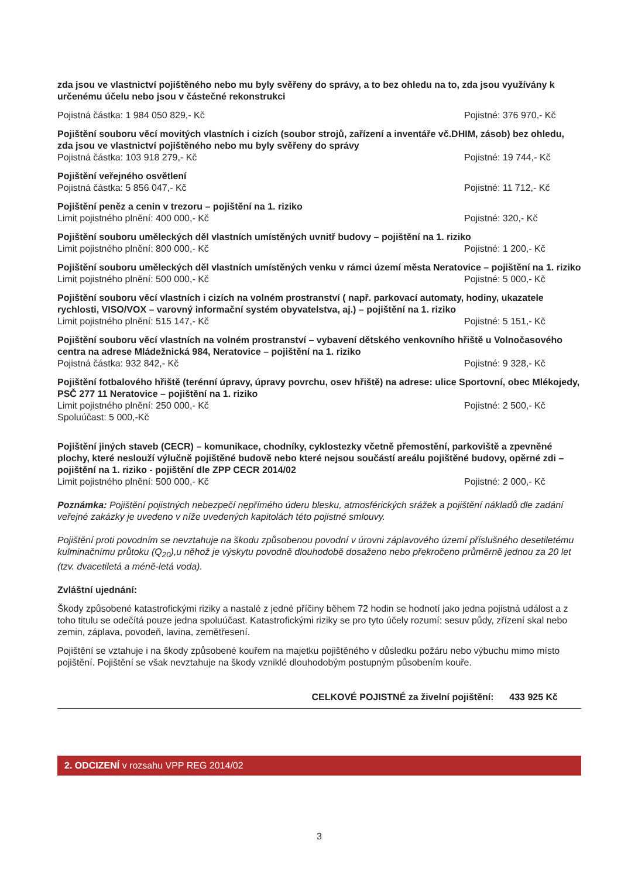zda jsou ve vlastnictví pojištěného nebo mu byly svěřeny do správy, a to bez ohledu na to, zda jsou využívány k určenému účelu nebo jsou v částečné rekonstrukci
Pojistná částka: 1 984 050 829,- Kč Pojistné: 376 970,- Kč
Pojištění souboru věcí movitých vlastních i cizích (soubor strojů, zařízení a inventáře vč.DHIM, zásob) bez ohledu, zda jsou ve vlastnictví pojištěného nebo mu byly svěřeny do správy
Pojistná částka: 103 918 279,- Kč Pojistné: 19 744,- Kč
Pojištění veřejného osvětlení
Pojistná částka: 5 856 047,- Kč Pojistné: 11 712,- Kč
Pojištění peněz a cenin v trezoru – pojištění na 1. riziko
Limit pojistného plnění: 400 000,- Kč Pojistné: 320,- Kč
Pojištění souboru uměleckých děl vlastních umístěných uvnitř budovy – pojištění na 1. riziko
Limit pojistného plnění: 800 000,- Kč Pojistné: 1 200,- Kč
Pojištění souboru uměleckých děl vlastních umístěných venku v rámci území města Neratovice – pojištění na 1. riziko
Limit pojistného plnění: 500 000,- Kč Pojistné: 5 000,- Kč
Pojištění souboru věcí vlastních i cizích na volném prostranství ( např. parkovací automaty, hodiny, ukazatele rychlosti, VISO/VOX – varovný informační systém obyvatelstva, aj.) – pojištění na 1. riziko
Limit pojistného plnění: 515 147,- Kč Pojistné: 5 151,- Kč
Pojištění souboru věcí vlastních na volném prostranství – vybavení dětského venkovního hřiště u Volnočasového centra na adrese Mládežnická 984, Neratovice – pojištění na 1. riziko
Pojistná částka: 932 842,- Kč Pojistné: 9 328,- Kč
Pojištění fotbalového hřiště (terénní úpravy, úpravy povrchu, osev hřiště) na adrese: ulice Sportovní, obec Mlékojedy, PSČ 277 11 Neratovice – pojištění na 1. riziko
Limit pojistného plnění: 250 000,- Kč Pojistné: 2 500,- Kč
Spoluúčast: 5 000,-Kč
Pojištění jiných staveb (CECR) – komunikace, chodníky, cyklostezky včetně přemostění, parkoviště a zpevněné plochy, které neslouží výlučně pojištěné budově nebo které nejsou součástí areálu pojištěné budovy, opěrné zdi – pojištění na 1. riziko - pojištění dle ZPP CECR 2014/02
Limit pojistného plnění: 500 000,- Kč Pojistné: 2 000,- Kč
Poznámka: Pojištění pojistných nebezpečí nepřímého úderu blesku, atmosférických srážek a pojištění nákladů dle zadání veřejné zakázky je uvedeno v níže uvedených kapitolách této pojistné smlouvy.
Pojištění proti povodním se nevztahuje na škodu způsobenou povodní v úrovni záplavového území příslušného desetiletému kulminačnímu průtoku (Q<sub>20</sub>),u něhož je výskytu povodně dlouhodobě dosaženo nebo překročeno průměrně jednou za 20 let (tzv. dvacetiletá a méně-letá voda).
Zvláštní ujednání:
Škody způsobené katastrofickými riziky a nastalé z jedné příčiny během 72 hodin se hodnotí jako jedna pojistná událost a z toho titulu se odečítá pouze jedna spoluúčast. Katastrofickými riziky se pro tyto účely rozumí: sesuv půdy, zřízení skal nebo zemin, záplava, povodeň, lavina, zemětřesení.
Pojištění se vztahuje i na škody způsobené kouřem na majetku pojištěného v důsledku požáru nebo výbuchu mimo místo pojištění. Pojištění se však nevztahuje na škody vzniklé dlouhodobým postupným působením kouře.
CELKOVÉ POJISTNÉ za živelní pojištění: 433 925 Kč
2. ODCIZENÍ v rozsahu VPP REG 2014/02
3